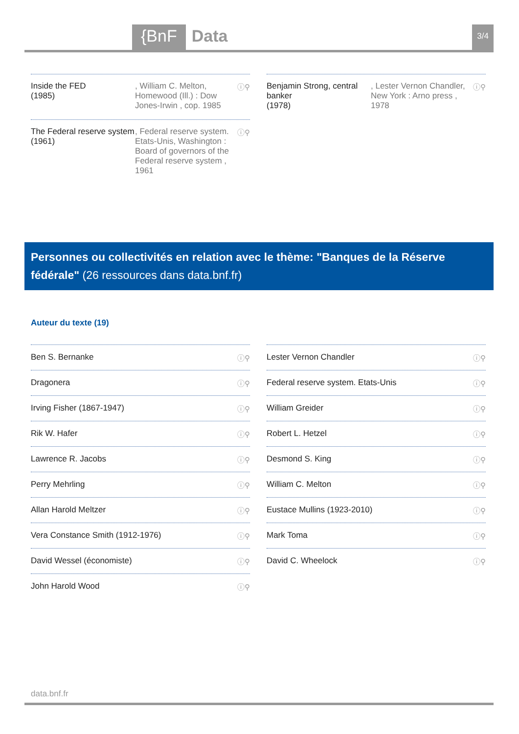{BnF Data 3/4
Inside the FED
(1985)
, William C. Melton, Homewood (Ill.) : Dow Jones-Irwin , cop. 1985
ⓘ⚲
The Federal reserve system
(1961)
, Federal reserve system. Etats-Unis, Washington : Board of governors of the Federal reserve system , 1961
ⓘ⚲
Benjamin Strong, central banker
(1978)
, Lester Vernon Chandler, New York : Arno press , 1978
ⓘ⚲
Personnes ou collectivités en relation avec le thème: "Banques de la Réserve fédérale" (26 ressources dans data.bnf.fr)
Auteur du texte (19)
Ben S. Bernanke ⓘ⚲
Dragonera ⓘ⚲
Irving Fisher (1867-1947) ⓘ⚲
Rik W. Hafer ⓘ⚲
Lawrence R. Jacobs ⓘ⚲
Perry Mehrling ⓘ⚲
Allan Harold Meltzer ⓘ⚲
Vera Constance Smith (1912-1976) ⓘ⚲
David Wessel (économiste) ⓘ⚲
John Harold Wood ⓘ⚲
Lester Vernon Chandler ⓘ⚲
Federal reserve system. Etats-Unis ⓘ⚲
William Greider ⓘ⚲
Robert L. Hetzel ⓘ⚲
Desmond S. King ⓘ⚲
William C. Melton ⓘ⚲
Eustace Mullins (1923-2010) ⓘ⚲
Mark Toma ⓘ⚲
David C. Wheelock ⓘ⚲
data.bnf.fr